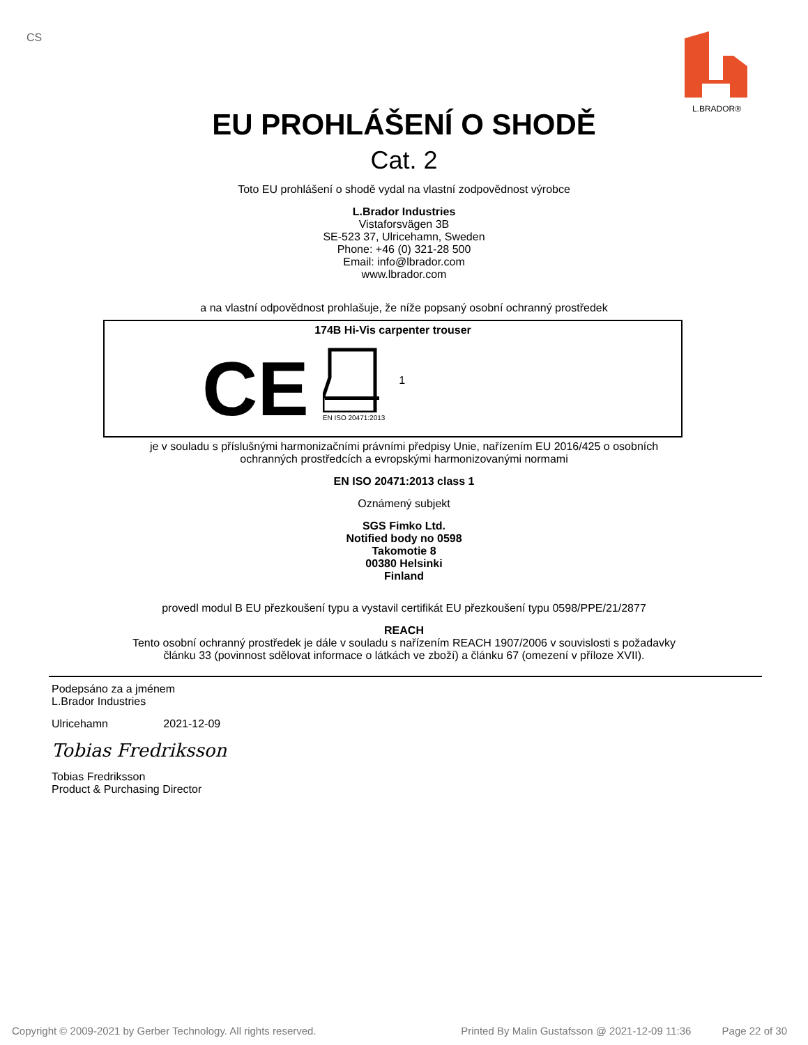CS
L.BRADOR®
EU PROHLÁŠENÍ O SHODĚ
Cat. 2
Toto EU prohlášení o shodě vydal na vlastní zodpovědnost výrobce
L.Brador Industries
Vistaforsvägen 3B
SE-523 37, Ulricehamn, Sweden
Phone: +46 (0) 321-28 500
Email: info@lbrador.com
www.lbrador.com
a na vlastní odpovědnost prohlašuje, že níže popsaný osobní ochranný prostředek
174B Hi-Vis carpenter trouser
CE
EN ISO 20471:2013
1
je v souladu s příslušnými harmonizačními právními předpisy Unie, nařízením EU 2016/425 o osobních
ochranných prostředcích a evropskými harmonizovanými normami
EN ISO 20471:2013 class 1
Oznámený subjekt
SGS Fimko Ltd.
Notified body no 0598
Takomotie 8
00380 Helsinki
Finland
provedl modul B EU přezkoušení typu a vystavil certifikát EU přezkoušení typu 0598/PPE/21/2877
REACH
Tento osobní ochranný prostředek je dále v souladu s nařízením REACH 1907/2006 v souvislosti s požadavky
článku 33 (povinnost sdělovat informace o látkách ve zboží) a článku 67 (omezení v příloze XVII).
Podepsáno za a jménem
L.Brador Industries
Ulricehamn 2021-12-09
Tobias Fredriksson
Tobias Fredriksson
Product & Purchasing Director
Copyright © 2009-2021 by Gerber Technology. All rights reserved. Printed By Malin Gustafsson @ 2021-12-09 11:36 Page 22 of 30